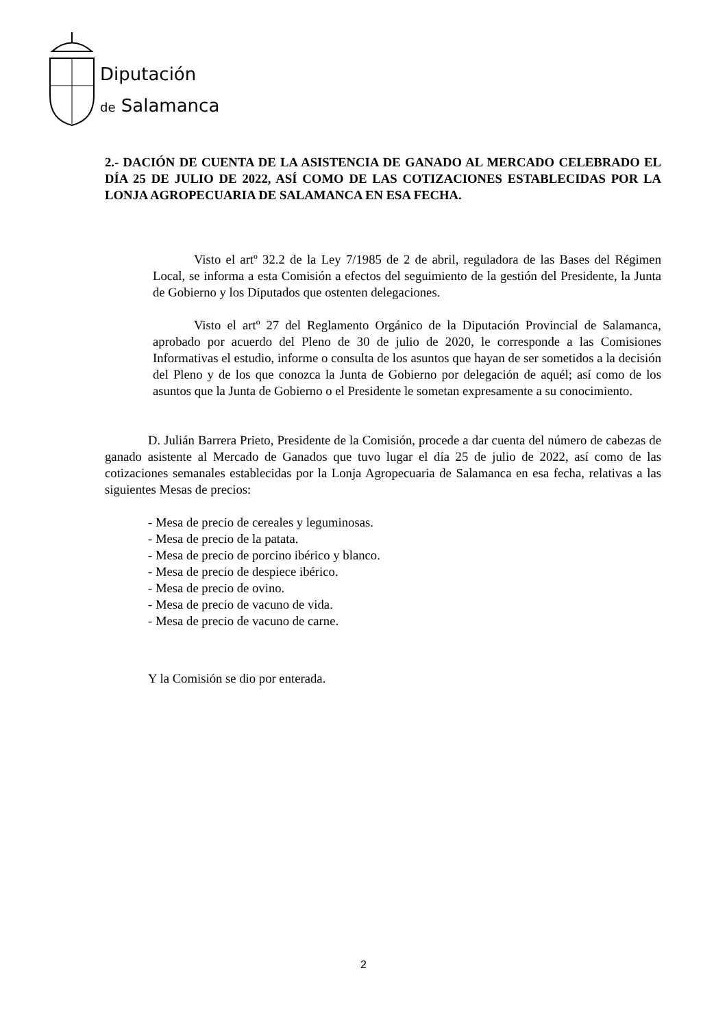Diputación
de Salamanca
2.- DACIÓN DE CUENTA DE LA ASISTENCIA DE GANADO AL MERCADO CELEBRADO EL DÍA 25 DE JULIO DE 2022, ASÍ COMO DE LAS COTIZACIONES ESTABLECIDAS POR LA LONJA AGROPECUARIA DE SALAMANCA EN ESA FECHA.
Visto el artº 32.2 de la Ley 7/1985 de 2 de abril, reguladora de las Bases del Régimen Local, se informa a esta Comisión a efectos del seguimiento de la gestión del Presidente, la Junta de Gobierno y los Diputados que ostenten delegaciones.
Visto el artº 27 del Reglamento Orgánico de la Diputación Provincial de Salamanca, aprobado por acuerdo del Pleno de 30 de julio de 2020, le corresponde a las Comisiones Informativas el estudio, informe o consulta de los asuntos que hayan de ser sometidos a la decisión del Pleno y de los que conozca la Junta de Gobierno por delegación de aquél; así como de los asuntos que la Junta de Gobierno o el Presidente le sometan expresamente a su conocimiento.
D. Julián Barrera Prieto, Presidente de la Comisión, procede a dar cuenta del número de cabezas de ganado asistente al Mercado de Ganados que tuvo lugar el día 25 de julio de 2022, así como de las cotizaciones semanales establecidas por la Lonja Agropecuaria de Salamanca en esa fecha, relativas a las siguientes Mesas de precios:
- Mesa de precio de cereales y leguminosas.
- Mesa de precio de la patata.
- Mesa de precio de porcino ibérico y blanco.
- Mesa de precio de despiece ibérico.
- Mesa de precio de ovino.
- Mesa de precio de vacuno de vida.
- Mesa de precio de vacuno de carne.
Y la Comisión se dio por enterada.
2